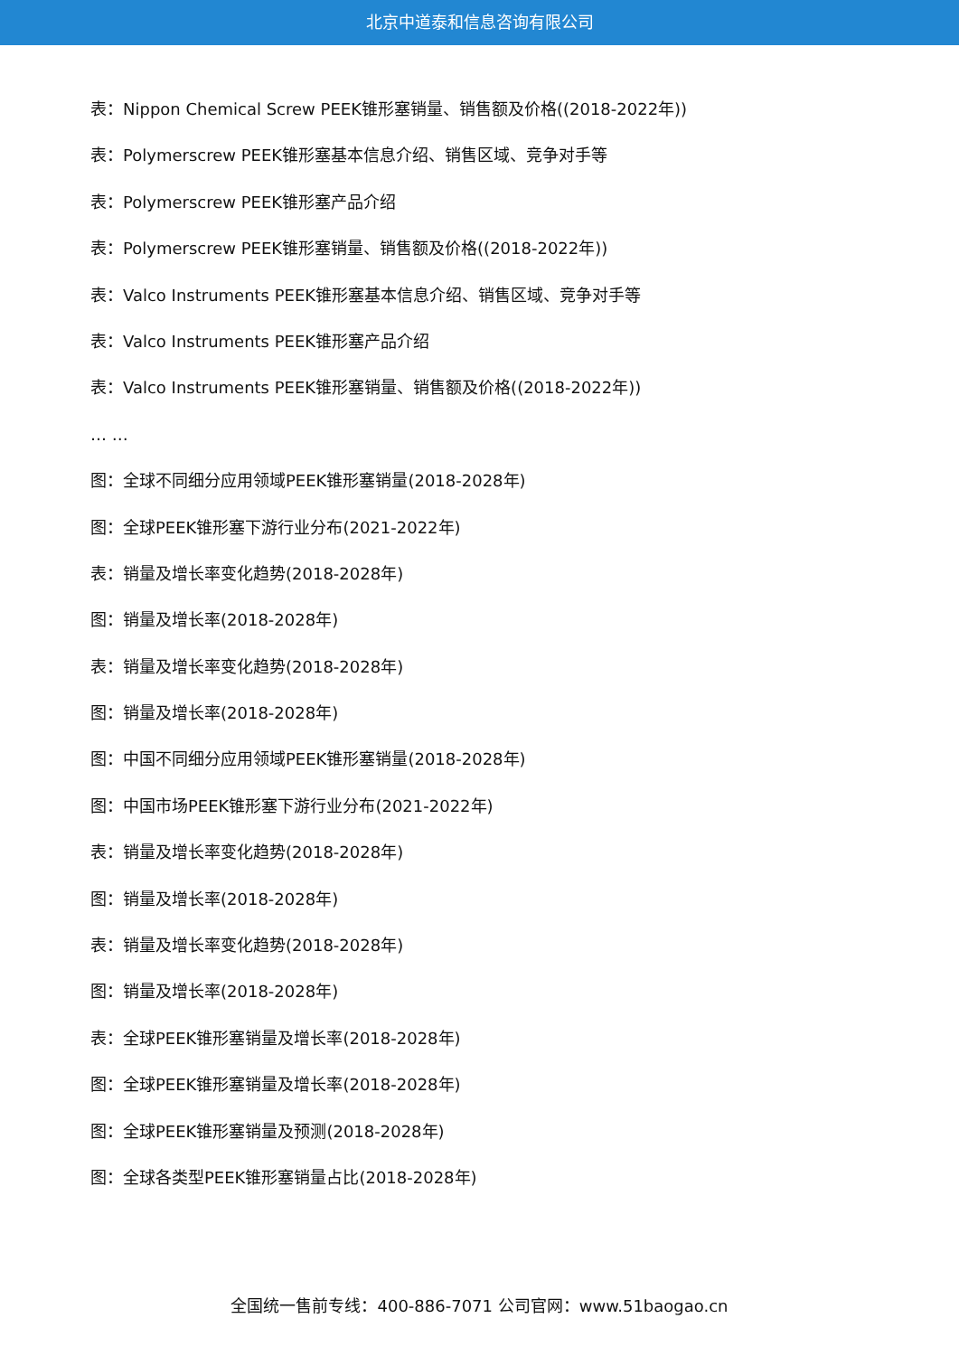北京中道泰和信息咨询有限公司
表：Nippon Chemical Screw PEEK锥形塞销量、销售额及价格((2018-2022年))
表：Polymerscrew PEEK锥形塞基本信息介绍、销售区域、竞争对手等
表：Polymerscrew PEEK锥形塞产品介绍
表：Polymerscrew PEEK锥形塞销量、销售额及价格((2018-2022年))
表：Valco Instruments PEEK锥形塞基本信息介绍、销售区域、竞争对手等
表：Valco Instruments PEEK锥形塞产品介绍
表：Valco Instruments PEEK锥形塞销量、销售额及价格((2018-2022年))
… …
图：全球不同细分应用领域PEEK锥形塞销量(2018-2028年)
图：全球PEEK锥形塞下游行业分布(2021-2022年)
表：销量及增长率变化趋势(2018-2028年)
图：销量及增长率(2018-2028年)
表：销量及增长率变化趋势(2018-2028年)
图：销量及增长率(2018-2028年)
图：中国不同细分应用领域PEEK锥形塞销量(2018-2028年)
图：中国市场PEEK锥形塞下游行业分布(2021-2022年)
表：销量及增长率变化趋势(2018-2028年)
图：销量及增长率(2018-2028年)
表：销量及增长率变化趋势(2018-2028年)
图：销量及增长率(2018-2028年)
表：全球PEEK锥形塞销量及增长率(2018-2028年)
图：全球PEEK锥形塞销量及增长率(2018-2028年)
图：全球PEEK锥形塞销量及预测(2018-2028年)
图：全球各类型PEEK锥形塞销量占比(2018-2028年)
全国统一售前专线：400-886-7071 公司官网：www.51baogao.cn